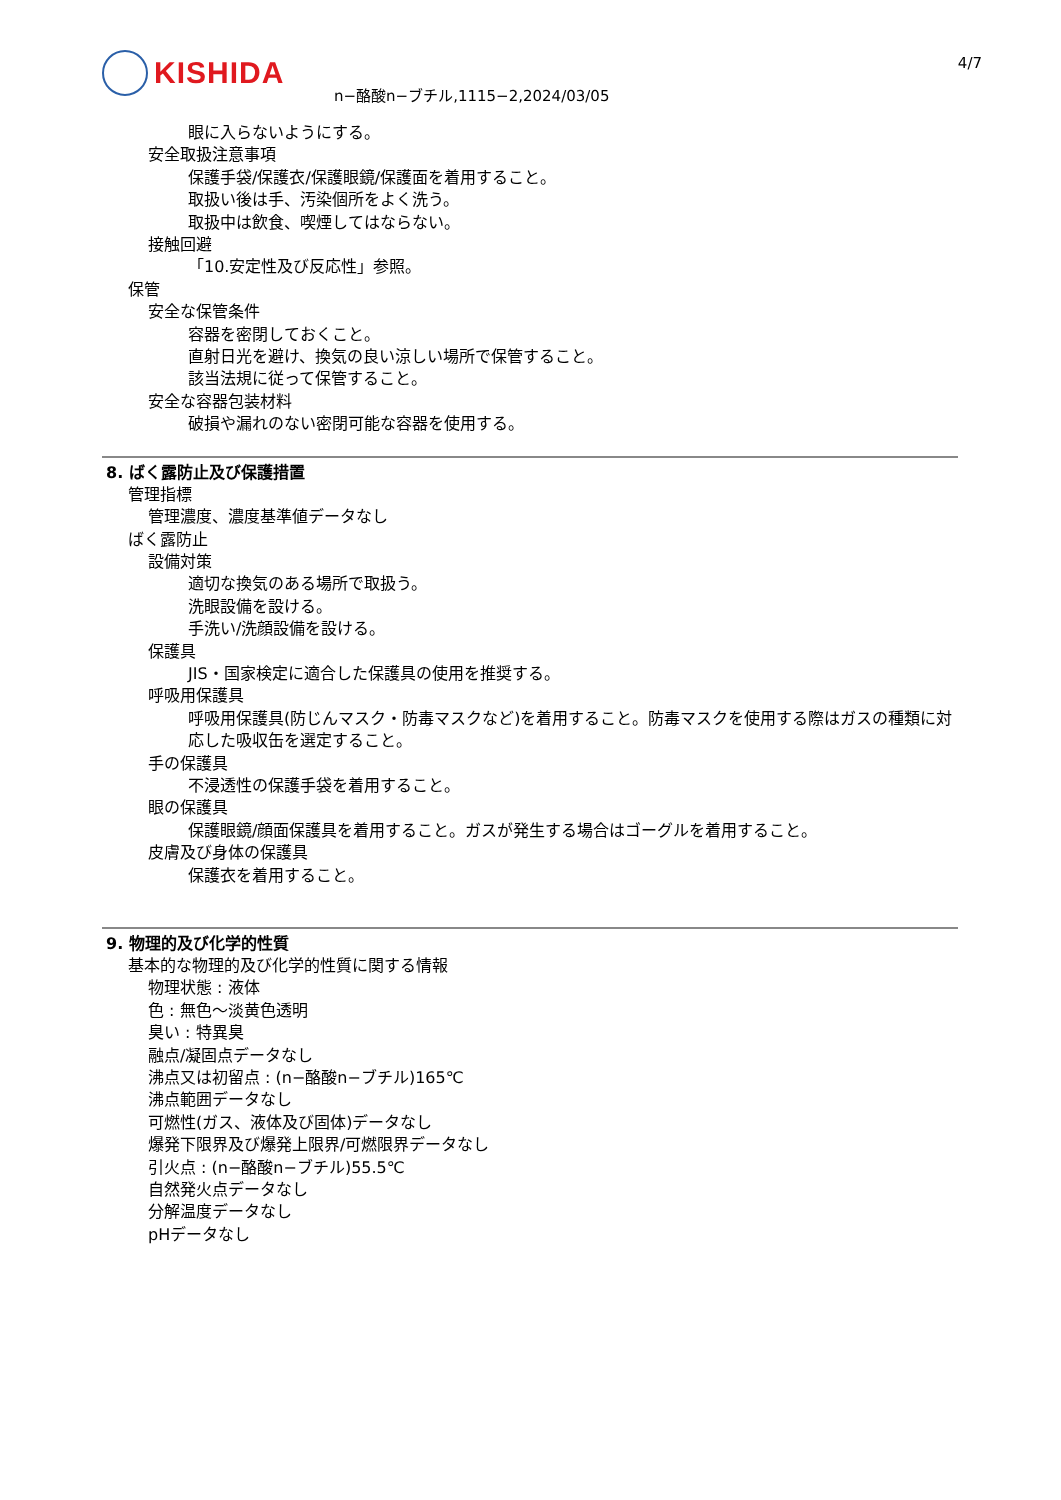KISHIDA
n−酪酸n−ブチル,1115−2,2024/03/05
4/7
眼に入らないようにする。
安全取扱注意事項
保護手袋/保護衣/保護眼鏡/保護面を着用すること。
取扱い後は手、汚染個所をよく洗う。
取扱中は飲食、喫煙してはならない。
接触回避
「10.安定性及び反応性」参照。
保管
安全な保管条件
容器を密閉しておくこと。
直射日光を避け、換気の良い涼しい場所で保管すること。
該当法規に従って保管すること。
安全な容器包装材料
破損や漏れのない密閉可能な容器を使用する。
8. ばく露防止及び保護措置
管理指標
管理濃度、濃度基準値データなし
ばく露防止
設備対策
適切な換気のある場所で取扱う。
洗眼設備を設ける。
手洗い/洗顔設備を設ける。
保護具
JIS・国家検定に適合した保護具の使用を推奨する。
呼吸用保護具
呼吸用保護具(防じんマスク・防毒マスクなど)を着用すること。防毒マスクを使用する際はガスの種類に対応した吸収缶を選定すること。
手の保護具
不浸透性の保護手袋を着用すること。
眼の保護具
保護眼鏡/顔面保護具を着用すること。ガスが発生する場合はゴーグルを着用すること。
皮膚及び身体の保護具
保護衣を着用すること。
9. 物理的及び化学的性質
基本的な物理的及び化学的性質に関する情報
物理状態 : 液体
色 : 無色～淡黄色透明
臭い : 特異臭
融点/凝固点データなし
沸点又は初留点 : (n−酪酸n−ブチル)165℃
沸点範囲データなし
可燃性(ガス、液体及び固体)データなし
爆発下限界及び爆発上限界/可燃限界データなし
引火点 : (n−酪酸n−ブチル)55.5℃
自然発火点データなし
分解温度データなし
pHデータなし